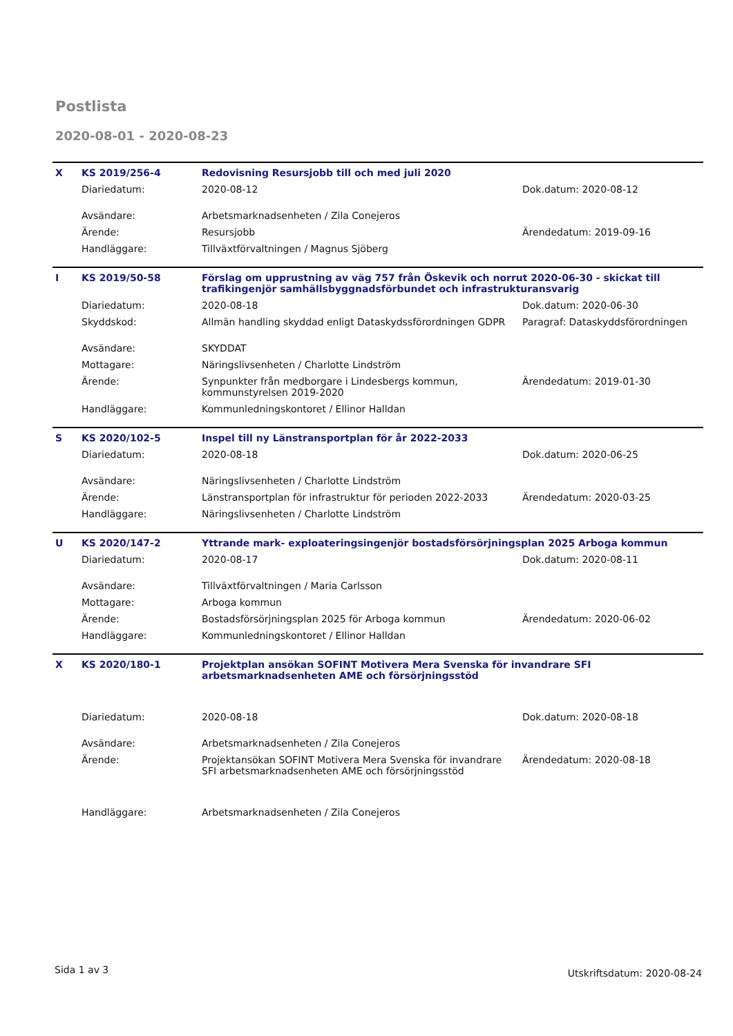Postlista
2020-08-01 - 2020-08-23
| X | KS 2019/256-4 | Redovisning Resursjobb till och med juli 2020 | |
| | Diariedatum: | 2020-08-12 | Dok.datum: 2020-08-12 |
| | Avsändare: | Arbetsmarknadsenheten / Zila Conejeros | |
| | Ärende: | Resursjobb | Ärendedatum: 2019-09-16 |
| | Handläggare: | Tillväxtförvaltningen / Magnus Sjöberg | |
| I | KS 2019/50-58 | Förslag om upprustning av väg 757 från Öskevik och norrut 2020-06-30 - skickat till trafikingenjör samhällsbyggnadsförbundet och infrastrukturansvarig | |
| | Diariedatum: | 2020-08-18 | Dok.datum: 2020-06-30 |
| | Skyddskod: | Allmän handling skyddad enligt Dataskydssförordningen GDPR | Paragraf: Dataskyddsförordningen |
| | Avsändare: | SKYDDAT | |
| | Mottagare: | Näringslivsenheten / Charlotte Lindström | |
| | Ärende: | Synpunkter från medborgare i Lindesbergs kommun, kommunstyrelsen 2019-2020 | Ärendedatum: 2019-01-30 |
| | Handläggare: | Kommunledningskontoret / Ellinor Halldan | |
| S | KS 2020/102-5 | Inspel till ny Länstransportplan för år 2022-2033 | |
| | Diariedatum: | 2020-08-18 | Dok.datum: 2020-06-25 |
| | Avsändare: | Näringslivsenheten / Charlotte Lindström | |
| | Ärende: | Länstransportplan för infrastruktur för perioden 2022-2033 | Ärendedatum: 2020-03-25 |
| | Handläggare: | Näringslivsenheten / Charlotte Lindström | |
| U | KS 2020/147-2 | Yttrande mark- exploateringsingenjör bostadsförsörjningsplan 2025 Arboga kommun | |
| | Diariedatum: | 2020-08-17 | Dok.datum: 2020-08-11 |
| | Avsändare: | Tillväxtförvaltningen / Maria Carlsson | |
| | Mottagare: | Arboga kommun | |
| | Ärende: | Bostadsförsörjningsplan 2025 för Arboga kommun | Ärendedatum: 2020-06-02 |
| | Handläggare: | Kommunledningskontoret / Ellinor Halldan | |
| X | KS 2020/180-1 | Projektplan ansökan SOFINT Motivera Mera Svenska för invandrare SFI arbetsmarknadsenheten AME och försörjningsstöd | |
| | Diariedatum: | 2020-08-18 | Dok.datum: 2020-08-18 |
| | Avsändare: | Arbetsmarknadsenheten / Zila Conejeros | |
| | Ärende: | Projektansökan SOFINT Motivera Mera Svenska för invandrare SFI arbetsmarknadsenheten AME och försörjningsstöd | Ärendedatum: 2020-08-18 |
| | Handläggare: | Arbetsmarknadsenheten / Zila Conejeros | |
Sida 1 av 3 Utskriftsdatum: 2020-08-24